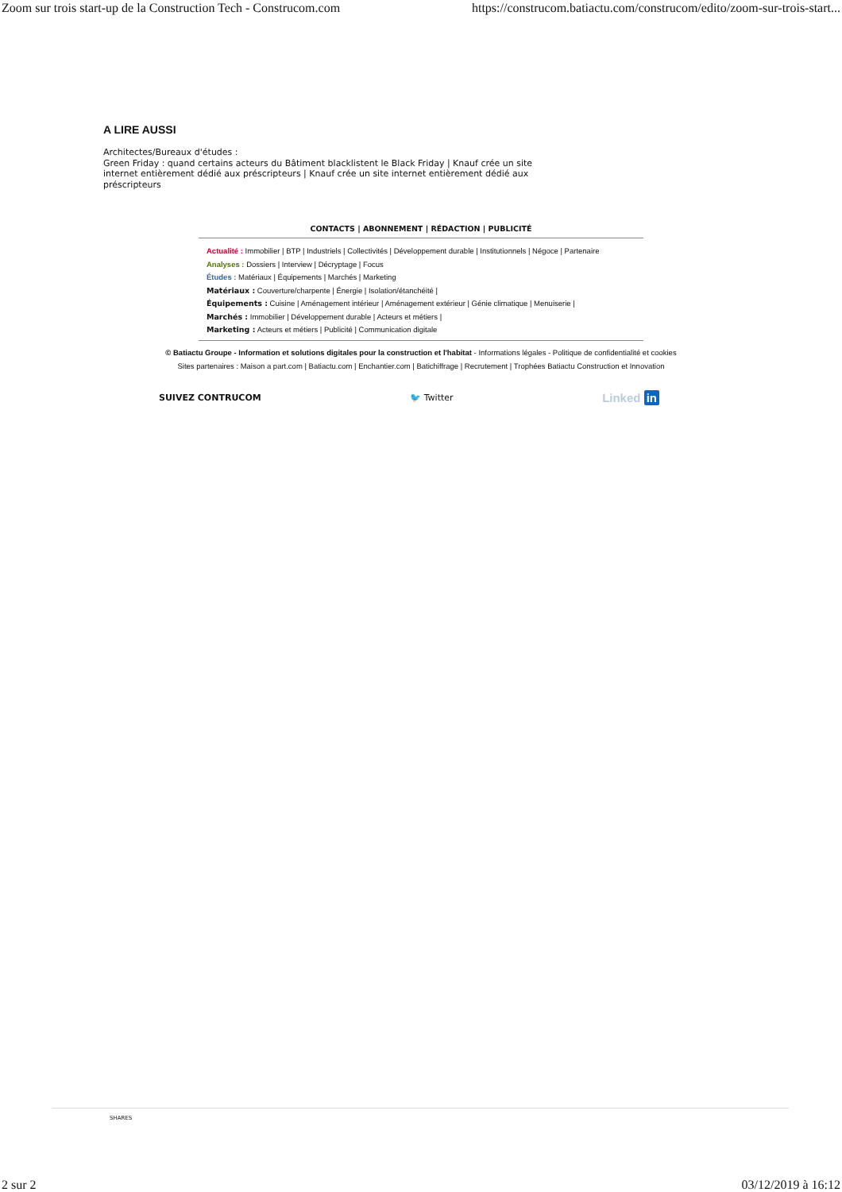Zoom sur trois start-up de la Construction Tech - Construcom.com https://construcom.batiactu.com/construcom/edito/zoom-sur-trois-start...
A LIRE AUSSI
Architectes/Bureaux d'études :
Green Friday : quand certains acteurs du Bâtiment blacklistent le Black Friday | Knauf crée un site internet entièrement dédié aux préscripteurs | Knauf crée un site internet entièrement dédié aux préscripteurs
CONTACTS | ABONNEMENT | RÉDACTION | PUBLICITÉ
Actualité : Immobilier | BTP | Industriels | Collectivités | Développement durable | Institutionnels | Négoce | Partenaire
Analyses : Dossiers | Interview | Décryptage | Focus
Études : Matériaux | Équipements | Marchés | Marketing
Matériaux : Couverture/charpente | Énergie | Isolation/étanchéité |
Équipements : Cuisine | Aménagement intérieur | Aménagement extérieur | Génie climatique | Menuiserie |
Marchés : Immobilier | Développement durable | Acteurs et métiers |
Marketing : Acteurs et métiers | Publicité | Communication digitale
© Batiactu Groupe - Information et solutions digitales pour la construction et l'habitat - Informations légales - Politique de confidentialité et cookies
Sites partenaires : Maison a part.com | Batiactu.com | Enchantier.com | Batichiffrage | Recrutement | Trophées Batiactu Construction et Innovation
SUIVEZ CONTRUCOM 🐦 Twitter Linked in
SHARES
2 sur 2 03/12/2019 à 16:12